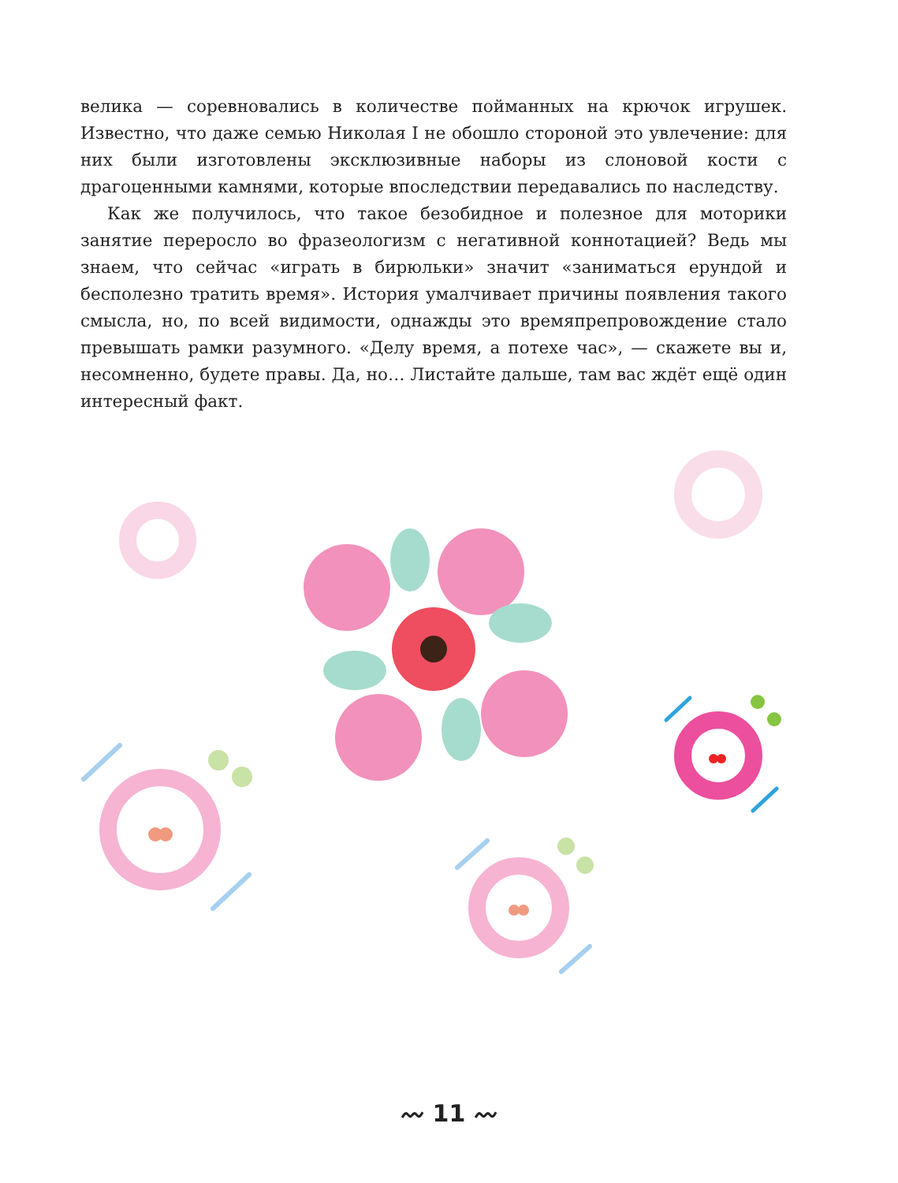велика — соревновались в количестве пойманных на крючок игрушек. Известно, что даже семью Николая I не обошло стороной это увлечение: для них были изготовлены эксклюзивные наборы из слоновой кости с драгоценными камнями, которые впоследствии передавались по наследству.
Как же получилось, что такое безобидное и полезное для моторики занятие переросло во фразеологизм с негативной коннотацией? Ведь мы знаем, что сейчас «играть в бирюльки» значит «заниматься ерундой и бесполезно тратить время». История умалчивает причины появления такого смысла, но, по всей видимости, однажды это времяпрепровождение стало превышать рамки разумного. «Делу время, а потехе час», — скажете вы и, несомненно, будете правы. Да, но… Листайте дальше, там вас ждёт ещё один интересный факт.
〰 11 〰